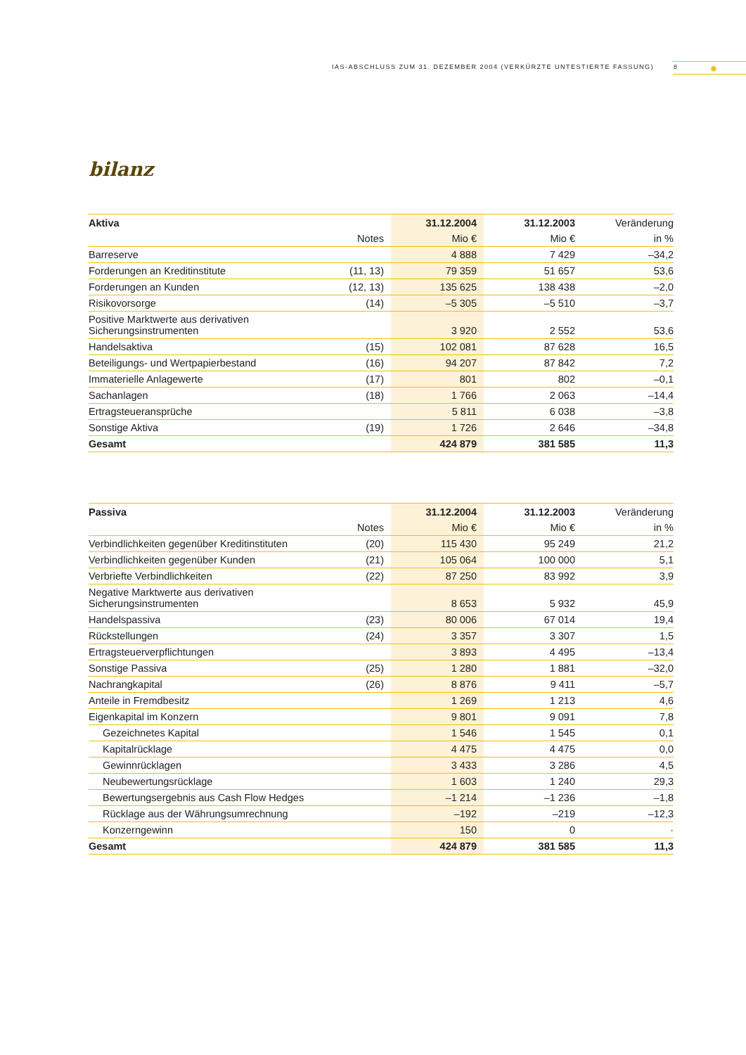IAS-ABSCHLUSS ZUM 31. DEZEMBER 2004 (VERKÜRZTE UNTESTIERTE FASSUNG) 8 ✺
bilanz
| Aktiva | | 31.12.2004 | 31.12.2003 | Veränderung |
| --- | --- | --- | --- | --- |
| | Notes | Mio € | Mio € | in % |
| Barreserve | | 4 888 | 7 429 | –34,2 |
| Forderungen an Kreditinstitute | (11, 13) | 79 359 | 51 657 | 53,6 |
| Forderungen an Kunden | (12, 13) | 135 625 | 138 438 | –2,0 |
| Risikovorsorge | (14) | –5 305 | –5 510 | –3,7 |
| Positive Marktwerte aus derivativen Sicherungsinstrumenten | | 3 920 | 2 552 | 53,6 |
| Handelsaktiva | (15) | 102 081 | 87 628 | 16,5 |
| Beteiligungs- und Wertpapierbestand | (16) | 94 207 | 87 842 | 7,2 |
| Immaterielle Anlagewerte | (17) | 801 | 802 | –0,1 |
| Sachanlagen | (18) | 1 766 | 2 063 | –14,4 |
| Ertragsteueransprüche | | 5 811 | 6 038 | –3,8 |
| Sonstige Aktiva | (19) | 1 726 | 2 646 | –34,8 |
| Gesamt | | 424 879 | 381 585 | 11,3 |
| Passiva | | 31.12.2004 | 31.12.2003 | Veränderung |
| --- | --- | --- | --- | --- |
| | Notes | Mio € | Mio € | in % |
| Verbindlichkeiten gegenüber Kreditinstituten | (20) | 115 430 | 95 249 | 21,2 |
| Verbindlichkeiten gegenüber Kunden | (21) | 105 064 | 100 000 | 5,1 |
| Verbriefte Verbindlichkeiten | (22) | 87 250 | 83 992 | 3,9 |
| Negative Marktwerte aus derivativen Sicherungsinstrumenten | | 8 653 | 5 932 | 45,9 |
| Handelspassiva | (23) | 80 006 | 67 014 | 19,4 |
| Rückstellungen | (24) | 3 357 | 3 307 | 1,5 |
| Ertragsteuerverpflichtungen | | 3 893 | 4 495 | –13,4 |
| Sonstige Passiva | (25) | 1 280 | 1 881 | –32,0 |
| Nachrangkapital | (26) | 8 876 | 9 411 | –5,7 |
| Anteile in Fremdbesitz | | 1 269 | 1 213 | 4,6 |
| Eigenkapital im Konzern | | 9 801 | 9 091 | 7,8 |
| Gezeichnetes Kapital | | 1 546 | 1 545 | 0,1 |
| Kapitalrücklage | | 4 475 | 4 475 | 0,0 |
| Gewinnrücklagen | | 3 433 | 3 286 | 4,5 |
| Neubewertungsrücklage | | 1 603 | 1 240 | 29,3 |
| Bewertungsergebnis aus Cash Flow Hedges | | –1 214 | –1 236 | –1,8 |
| Rücklage aus der Währungsumrechnung | | –192 | –219 | –12,3 |
| Konzerngewinn | | 150 | 0 | · |
| Gesamt | | 424 879 | 381 585 | 11,3 |